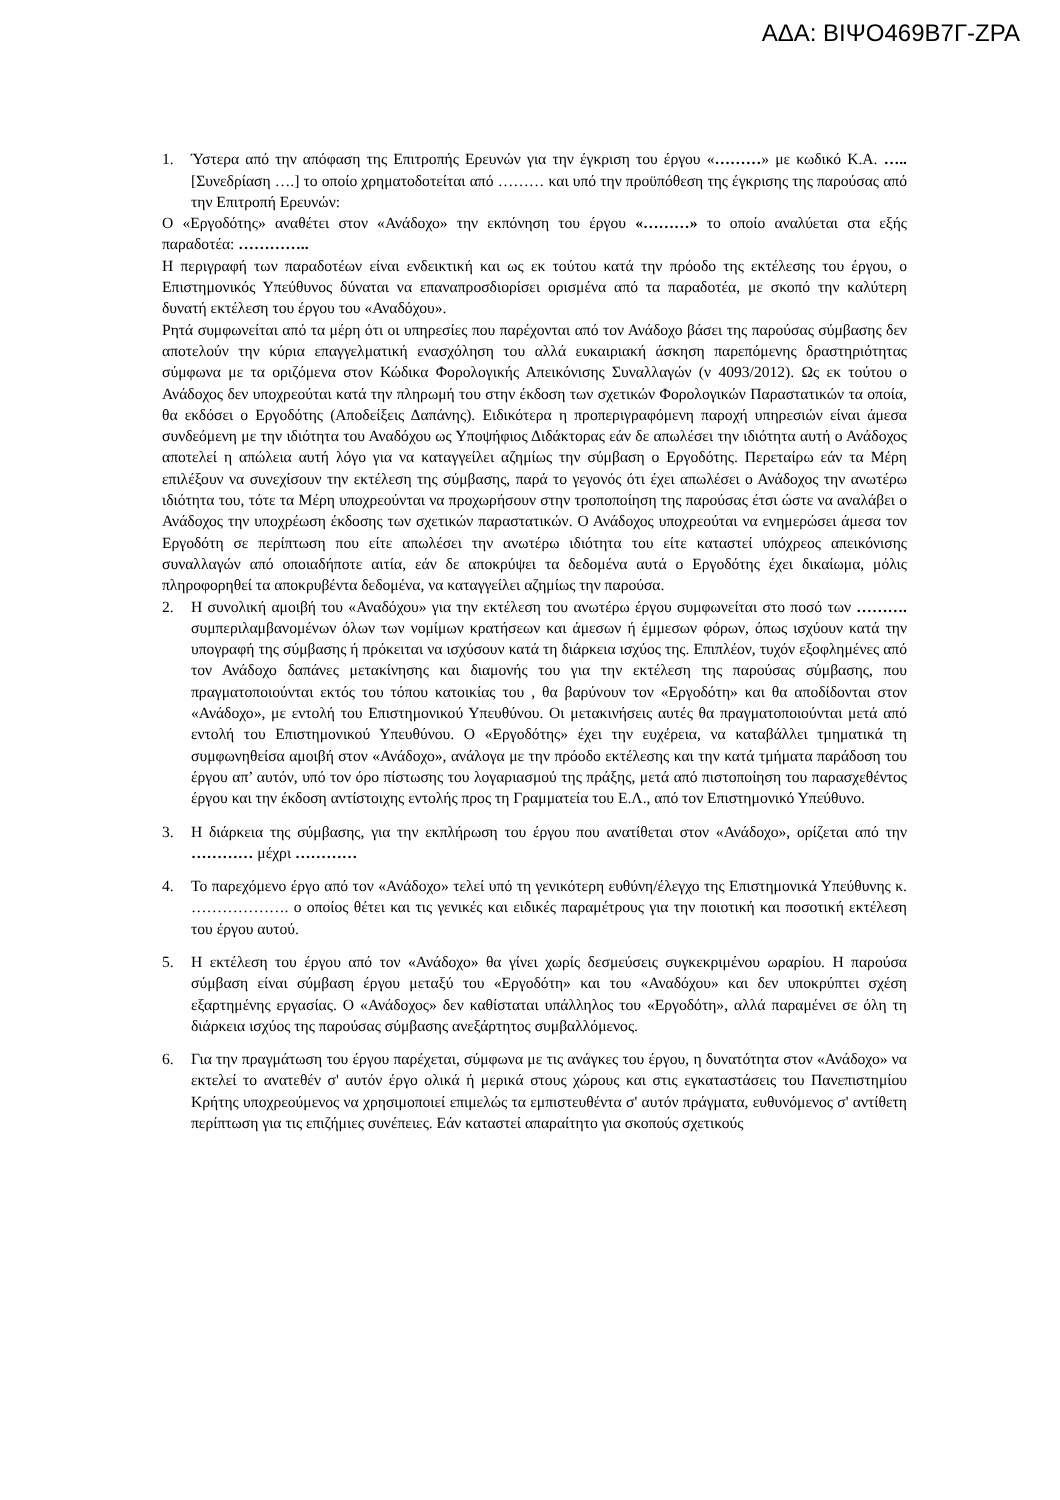ΑΔΑ: ΒΙΨΟ469Β7Γ-ΖΡΑ
1. Ύστερα από την απόφαση της Επιτροπής Ερευνών για την έγκριση του έργου «………» με κωδικό Κ.Α. ….. [Συνεδρίαση ….] το οποίο χρηματοδοτείται από ……… και υπό την προϋπόθεση της έγκρισης της παρούσας από την Επιτροπή Ερευνών:
Ο «Εργοδότης» αναθέτει στον «Ανάδοχο» την εκπόνηση του έργου «………» το οποίο αναλύεται στα εξής παραδοτέα: …………..
Η περιγραφή των παραδοτέων είναι ενδεικτική και ως εκ τούτου κατά την πρόοδο της εκτέλεσης του έργου, ο Επιστημονικός Υπεύθυνος δύναται να επαναπροσδιορίσει ορισμένα από τα παραδοτέα, με σκοπό την καλύτερη δυνατή εκτέλεση του έργου του «Αναδόχου».
Ρητά συμφωνείται από τα μέρη ότι οι υπηρεσίες που παρέχονται από τον Ανάδοχο βάσει της παρούσας σύμβασης δεν αποτελούν την κύρια επαγγελματική ενασχόληση του αλλά ευκαιριακή άσκηση παρεπόμενης δραστηριότητας σύμφωνα με τα οριζόμενα στον Κώδικα Φορολογικής Απεικόνισης Συναλλαγών (ν 4093/2012). Ως εκ τούτου ο Ανάδοχος δεν υποχρεούται κατά την πληρωμή του στην έκδοση των σχετικών Φορολογικών Παραστατικών τα οποία, θα εκδόσει ο Εργοδότης (Αποδείξεις Δαπάνης). Ειδικότερα η προπεριγραφόμενη παροχή υπηρεσιών είναι άμεσα συνδεόμενη με την ιδιότητα του Αναδόχου ως Υποψήφιος Διδάκτορας εάν δε απωλέσει την ιδιότητα αυτή ο Ανάδοχος αποτελεί η απώλεια αυτή λόγο για να καταγγείλει αζημίως την σύμβαση ο Εργοδότης. Περεταίρω εάν τα Μέρη επιλέξουν να συνεχίσουν την εκτέλεση της σύμβασης, παρά το γεγονός ότι έχει απωλέσει ο Ανάδοχος την ανωτέρω ιδιότητα του, τότε τα Μέρη υποχρεούνται να προχωρήσουν στην τροποποίηση της παρούσας έτσι ώστε να αναλάβει ο Ανάδοχος την υποχρέωση έκδοσης των σχετικών παραστατικών. Ο Ανάδοχος υποχρεούται να ενημερώσει άμεσα τον Εργοδότη σε περίπτωση που είτε απωλέσει την ανωτέρω ιδιότητα του είτε καταστεί υπόχρεος απεικόνισης συναλλαγών από οποιαδήποτε αιτία, εάν δε αποκρύψει τα δεδομένα αυτά ο Εργοδότης έχει δικαίωμα, μόλις πληροφορηθεί τα αποκρυβέντα δεδομένα, να καταγγείλει αζημίως την παρούσα.
2. Η συνολική αμοιβή του «Αναδόχου» για την εκτέλεση του ανωτέρω έργου συμφωνείται στο ποσό των ………. συμπεριλαμβανομένων όλων των νομίμων κρατήσεων και άμεσων ή έμμεσων φόρων, όπως ισχύουν κατά την υπογραφή της σύμβασης ή πρόκειται να ισχύσουν κατά τη διάρκεια ισχύος της. Επιπλέον, τυχόν εξοφλημένες από τον Ανάδοχο δαπάνες μετακίνησης και διαμονής του για την εκτέλεση της παρούσας σύμβασης, που πραγματοποιούνται εκτός του τόπου κατοικίας του , θα βαρύνουν τον «Εργοδότη» και θα αποδίδονται στον «Ανάδοχο», με εντολή του Επιστημονικού Υπευθύνου. Οι μετακινήσεις αυτές θα πραγματοποιούνται μετά από εντολή του Επιστημονικού Υπευθύνου. Ο «Εργοδότης» έχει την ευχέρεια, να καταβάλλει τμηματικά τη συμφωνηθείσα αμοιβή στον «Ανάδοχο», ανάλογα με την πρόοδο εκτέλεσης και την κατά τμήματα παράδοση του έργου απ’ αυτόν, υπό τον όρο πίστωσης του λογαριασμού της πράξης, μετά από πιστοποίηση του παρασχεθέντος έργου και την έκδοση αντίστοιχης εντολής προς τη Γραμματεία του Ε.Λ., από τον Επιστημονικό Υπεύθυνο.
3. Η διάρκεια της σύμβασης, για την εκπλήρωση του έργου που ανατίθεται στον «Ανάδοχο», ορίζεται από την ………… μέχρι …………
4. Το παρεχόμενο έργο από τον «Ανάδοχο» τελεί υπό τη γενικότερη ευθύνη/έλεγχο της Επιστημονικά Υπεύθυνης κ. ………………. ο οποίος θέτει και τις γενικές και ειδικές παραμέτρους για την ποιοτική και ποσοτική εκτέλεση του έργου αυτού.
5. Η εκτέλεση του έργου από τον «Ανάδοχο» θα γίνει χωρίς δεσμεύσεις συγκεκριμένου ωραρίου. Η παρούσα σύμβαση είναι σύμβαση έργου μεταξύ του «Εργοδότη» και του «Αναδόχου» και δεν υποκρύπτει σχέση εξαρτημένης εργασίας. Ο «Ανάδοχος» δεν καθίσταται υπάλληλος του «Εργοδότη», αλλά παραμένει σε όλη τη διάρκεια ισχύος της παρούσας σύμβασης ανεξάρτητος συμβαλλόμενος.
6. Για την πραγμάτωση του έργου παρέχεται, σύμφωνα με τις ανάγκες του έργου, η δυνατότητα στον «Ανάδοχο» να εκτελεί το ανατεθέν σ' αυτόν έργο ολικά ή μερικά στους χώρους και στις εγκαταστάσεις του Πανεπιστημίου Κρήτης υποχρεούμενος να χρησιμοποιεί επιμελώς τα εμπιστευθέντα σ' αυτόν πράγματα, ευθυνόμενος σ' αντίθετη περίπτωση για τις επιζήμιες συνέπειες. Εάν καταστεί απαραίτητο για σκοπούς σχετικούς